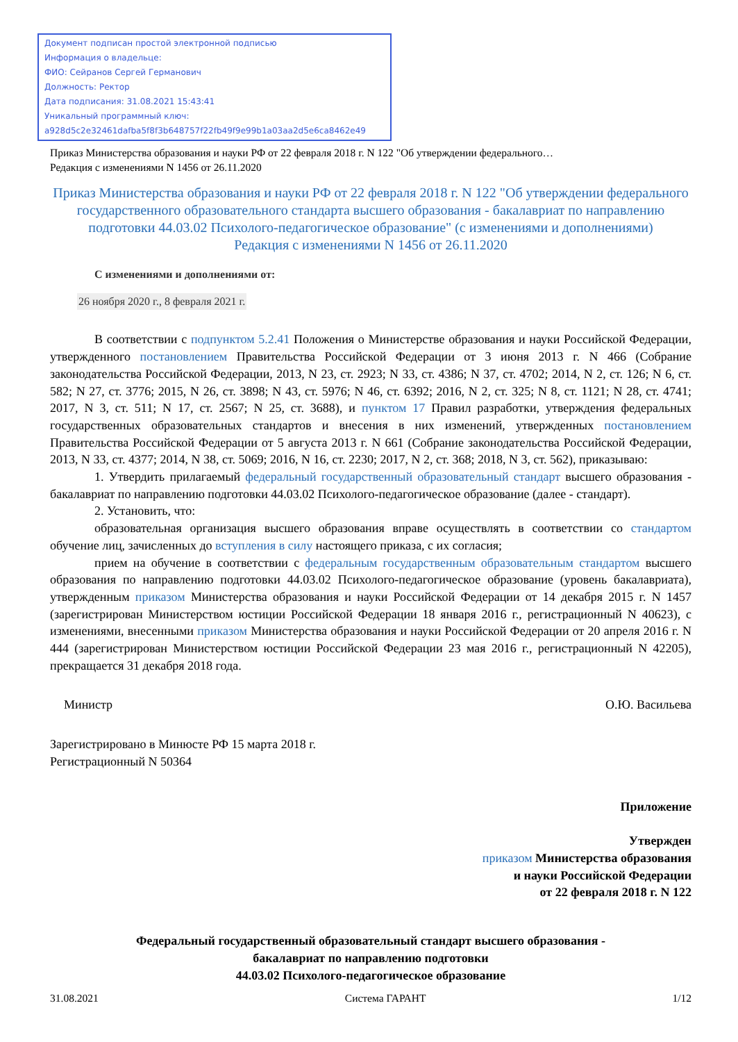Документ подписан простой электронной подписью
Информация о владельце:
ФИО: Сейранов Сергей Германович
Должность: Ректор
Дата подписания: 31.08.2021 15:43:41
Уникальный программный ключ:
a928d5c2e32461dafba5f8f3b648757f22fb49f9e99b1a03aa2d5e6ca8462e49
Приказ Министерства образования и науки РФ от 22 февраля 2018 г. N 122 "Об утверждении федерального…
Редакция с изменениями N 1456 от 26.11.2020
Приказ Министерства образования и науки РФ от 22 февраля 2018 г. N 122 "Об утверждении федерального государственного образовательного стандарта высшего образования - бакалавриат по направлению подготовки 44.03.02 Психолого-педагогическое образование" (с изменениями и дополнениями)
Редакция с изменениями N 1456 от 26.11.2020
С изменениями и дополнениями от:
26 ноября 2020 г., 8 февраля 2021 г.
В соответствии с подпунктом 5.2.41 Положения о Министерстве образования и науки Российской Федерации, утвержденного постановлением Правительства Российской Федерации от 3 июня 2013 г. N 466 (Собрание законодательства Российской Федерации, 2013, N 23, ст. 2923; N 33, ст. 4386; N 37, ст. 4702; 2014, N 2, ст. 126; N 6, ст. 582; N 27, ст. 3776; 2015, N 26, ст. 3898; N 43, ст. 5976; N 46, ст. 6392; 2016, N 2, ст. 325; N 8, ст. 1121; N 28, ст. 4741; 2017, N 3, ст. 511; N 17, ст. 2567; N 25, ст. 3688), и пунктом 17 Правил разработки, утверждения федеральных государственных образовательных стандартов и внесения в них изменений, утвержденных постановлением Правительства Российской Федерации от 5 августа 2013 г. N 661 (Собрание законодательства Российской Федерации, 2013, N 33, ст. 4377; 2014, N 38, ст. 5069; 2016, N 16, ст. 2230; 2017, N 2, ст. 368; 2018, N 3, ст. 562), приказываю:
1. Утвердить прилагаемый федеральный государственный образовательный стандарт высшего образования - бакалавриат по направлению подготовки 44.03.02 Психолого-педагогическое образование (далее - стандарт).
2. Установить, что:
образовательная организация высшего образования вправе осуществлять в соответствии со стандартом обучение лиц, зачисленных до вступления в силу настоящего приказа, с их согласия;
прием на обучение в соответствии с федеральным государственным образовательным стандартом высшего образования по направлению подготовки 44.03.02 Психолого-педагогическое образование (уровень бакалавриата), утвержденным приказом Министерства образования и науки Российской Федерации от 14 декабря 2015 г. N 1457 (зарегистрирован Министерством юстиции Российской Федерации 18 января 2016 г., регистрационный N 40623), с изменениями, внесенными приказом Министерства образования и науки Российской Федерации от 20 апреля 2016 г. N 444 (зарегистрирован Министерством юстиции Российской Федерации 23 мая 2016 г., регистрационный N 42205), прекращается 31 декабря 2018 года.
Министр О.Ю. Васильева
Зарегистрировано в Минюсте РФ 15 марта 2018 г.
Регистрационный N 50364
Приложение
Утвержден
приказом Министерства образования
и науки Российской Федерации
от 22 февраля 2018 г. N 122
Федеральный государственный образовательный стандарт высшего образования -
бакалавриат по направлению подготовки
44.03.02 Психолого-педагогическое образование
31.08.2021 Система ГАРАНТ 1/12